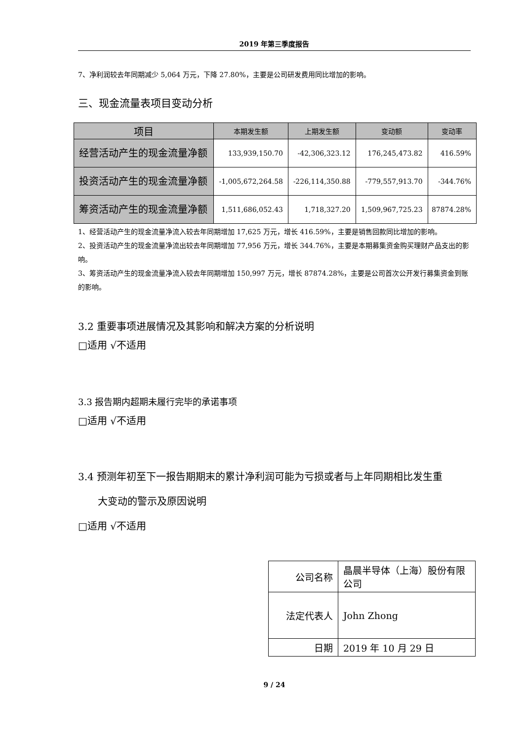2019 年第三季度报告
7、净利润较去年同期减少 5,064 万元，下降 27.80%，主要是公司研发费用同比增加的影响。
三、现金流量表项目变动分析
| 项目 | 本期发生额 | 上期发生额 | 变动额 | 变动率 |
| --- | --- | --- | --- | --- |
| 经营活动产生的现金流量净额 | 133,939,150.70 | -42,306,323.12 | 176,245,473.82 | 416.59% |
| 投资活动产生的现金流量净额 | -1,005,672,264.58 | -226,114,350.88 | -779,557,913.70 | -344.76% |
| 筹资活动产生的现金流量净额 | 1,511,686,052.43 | 1,718,327.20 | 1,509,967,725.23 | 87874.28% |
1、经营活动产生的现金流量净流入较去年同期增加 17,625 万元，增长 416.59%，主要是销售回款同比增加的影响。
2、投资活动产生的现金流量净流出较去年同期增加 77,956 万元，增长 344.76%，主要是本期募集资金购买理财产品支出的影响。
3、筹资活动产生的现金流量净流入较去年同期增加 150,997 万元，增长 87874.28%，主要是公司首次公开发行募集资金到账的影响。
3.2 重要事项进展情况及其影响和解决方案的分析说明
□适用 √不适用
3.3 报告期内超期未履行完毕的承诺事项
□适用 √不适用
3.4 预测年初至下一报告期期末的累计净利润可能为亏损或者与上年同期相比发生重
大变动的警示及原因说明
□适用 √不适用
| 公司名称 | 晶晨半导体（上海）股份有限公司 |
| 法定代表人 | John Zhong |
| 日期 | 2019 年 10 月 29 日 |
9 / 24